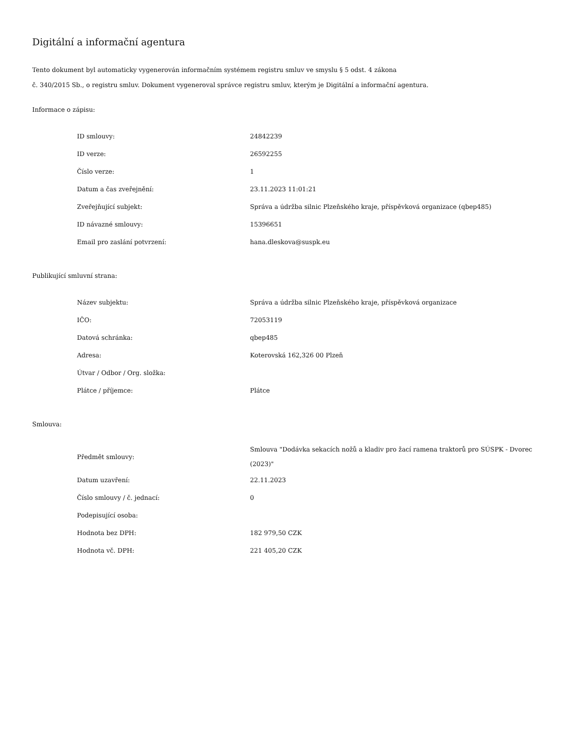Digitální a informační agentura
Tento dokument byl automaticky vygenerován informačním systémem registru smluv ve smyslu § 5 odst. 4 zákona
č. 340/2015 Sb., o registru smluv. Dokument vygeneroval správce registru smluv, kterým je Digitální a informační agentura.
Informace o zápisu:
| ID smlouvy: | 24842239 |
| ID verze: | 26592255 |
| Číslo verze: | 1 |
| Datum a čas zveřejnění: | 23.11.2023 11:01:21 |
| Zveřejňující subjekt: | Správa a údržba silnic Plzeňského kraje, příspěvková organizace (qbep485) |
| ID návazné smlouvy: | 15396651 |
| Email pro zaslání potvrzení: | hana.dleskova@suspk.eu |
Publikující smluvní strana:
| Název subjektu: | Správa a údržba silnic Plzeňského kraje, příspěvková organizace |
| IČO: | 72053119 |
| Datová schránka: | qbep485 |
| Adresa: | Koterovská 162,326 00 Plzeň |
| Útvar / Odbor / Org. složka: | |
| Plátce / příjemce: | Plátce |
Smlouva:
| Předmět smlouvy: | Smlouva "Dodávka sekacích nožů a kladiv pro žací ramena traktorů pro SÚSPK - Dvorec (2023)" |
| Datum uzavření: | 22.11.2023 |
| Číslo smlouvy / č. jednací: | 0 |
| Podepisující osoba: | |
| Hodnota bez DPH: | 182 979,50 CZK |
| Hodnota vč. DPH: | 221 405,20 CZK |